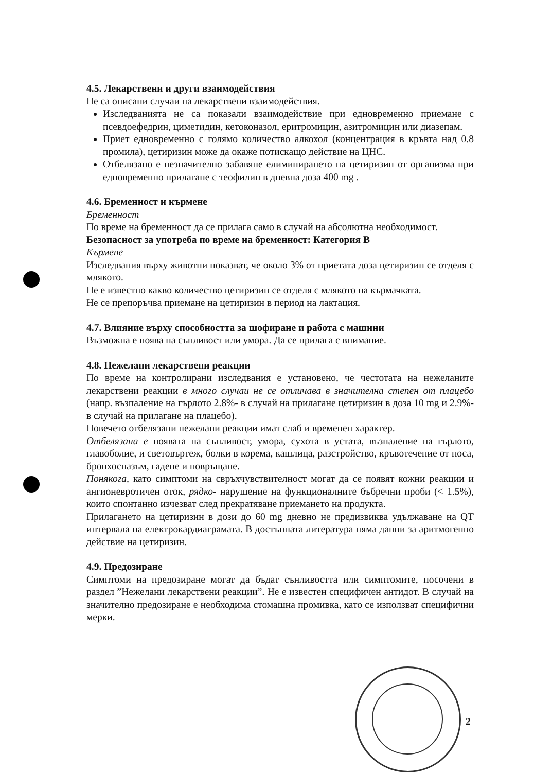4.5. Лекарствени и други взаимодействия
Не са описани случаи на лекарствени взаимодействия.
Изследванията не са показали взаимодействие при едновременно приемане с псевдоефедрин, циметидин, кетоконазол, еритромицин, азитромицин или диазепам.
Приет едновременно с голямо количество алкохол (концентрация в кръвта над 0.8 промила), цетиризин може да окаже потискащо действие на ЦНС.
Отбелязано е незначително забавяне елиминирането на цетиризин от организма при едновременно прилагане с теофилин в дневна доза 400 mg .
4.6. Бременност и кърмене
Бременност
По време на бременност да се прилага само в случай на абсолютна необходимост.
Безопасност за употреба по време на бременност: Категория В
Кърмене
Изследвания върху животни показват, че около 3% от приетата доза цетиризин се отделя с млякото.
Не е известно какво количество цетиризин се отделя с млякото на кърмачката.
Не се препоръчва приемане на цетиризин в период на лактация.
4.7. Влияние върху способността за шофиране и работа с машини
Възможна е поява на сънливост или умора. Да се прилага с внимание.
4.8. Нежелани лекарствени реакции
По време на контролирани изследвания е установено, че честотата на нежеланите лекарствени реакции в много случаи не се отличава в значителна степен от плацебо (напр. възпаление на гърлото 2.8%- в случай на прилагане цетиризин в доза 10 mg и 2.9%- в случай на прилагане на плацебо).
Повечето отбелязани нежелани реакции имат слаб и временен характер.
Отбелязана е появата на сънливост, умора, сухота в устата, възпаление на гърлото, главоболие, и световъртеж, болки в корема, кашлица, разстройство, кръвотечение от носа, бронхоспазъм, гадене и повръщане.
Понякога, като симптоми на свръхчувствителност могат да се появят кожни реакции и ангионевротичен оток, рядко- нарушение на функционалните бъбречни проби (< 1.5%), които спонтанно изчезват след прекратяване приемането на продукта.
Прилагането на цетиризин в дози до 60 mg дневно не предизвиква удължаване на QT интервала на електрокардиаграмата. В достъпната литература няма данни за аритмогенно действие на цетиризин.
4.9. Предозиране
Симптоми на предозиране могат да бъдат сънливостта или симптомите, посочени в раздел ”Нежелани лекарствени реакции”. Не е известен специфичен антидот. В случай на значително предозиране е необходима стомашна промивка, като се използват специфични мерки.
2